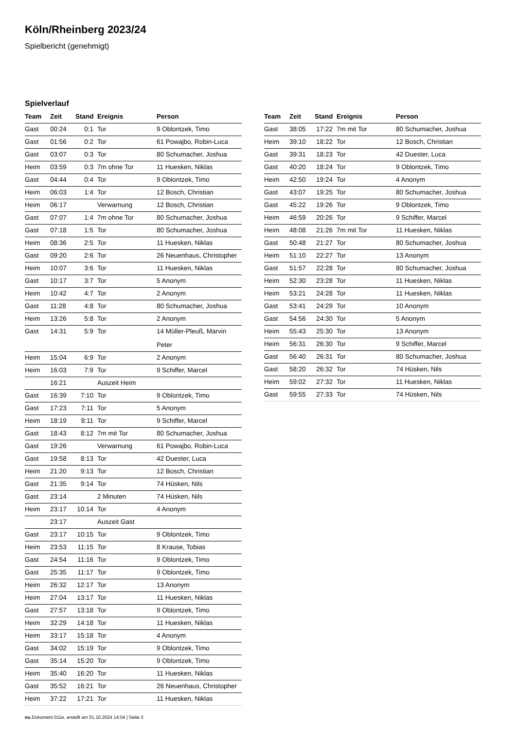Köln/Rheinberg 2023/24
Spielbericht (genehmigt)
Spielverlauf
| Team | Zeit | Stand | Ereignis | Person |
| --- | --- | --- | --- | --- |
| Gast | 00:24 | 0:1 | Tor | 9 Oblontzek, Timo |
| Gast | 01:56 | 0:2 | Tor | 61 Powajbo, Robin-Luca |
| Gast | 03:07 | 0:3 | Tor | 80 Schumacher, Joshua |
| Heim | 03:59 | 0:3 | 7m ohne Tor | 11 Huesken, Niklas |
| Gast | 04:44 | 0:4 | Tor | 9 Oblontzek, Timo |
| Heim | 06:03 | 1:4 | Tor | 12 Bosch, Christian |
| Heim | 06:17 | | Verwarnung | 12 Bosch, Christian |
| Gast | 07:07 | 1:4 | 7m ohne Tor | 80 Schumacher, Joshua |
| Gast | 07:18 | 1:5 | Tor | 80 Schumacher, Joshua |
| Heim | 08:36 | 2:5 | Tor | 11 Huesken, Niklas |
| Gast | 09:20 | 2:6 | Tor | 26 Neuenhaus, Christopher |
| Heim | 10:07 | 3:6 | Tor | 11 Huesken, Niklas |
| Gast | 10:17 | 3:7 | Tor | 5 Anonym |
| Heim | 10:42 | 4:7 | Tor | 2 Anonym |
| Gast | 11:28 | 4:8 | Tor | 80 Schumacher, Joshua |
| Heim | 13:26 | 5:8 | Tor | 2 Anonym |
| Gast | 14:31 | 5:9 | Tor | 14 Müller-Pleuß, Marvin Peter |
| Heim | 15:04 | 6:9 | Tor | 2 Anonym |
| Heim | 16:03 | 7:9 | Tor | 9 Schiffer, Marcel |
| | 16:21 | | Auszeit Heim | |
| Gast | 16:39 | 7:10 | Tor | 9 Oblontzek, Timo |
| Gast | 17:23 | 7:11 | Tor | 5 Anonym |
| Heim | 18:19 | 8:11 | Tor | 9 Schiffer, Marcel |
| Gast | 18:43 | 8:12 | 7m mit Tor | 80 Schumacher, Joshua |
| Gast | 19:26 | | Verwarnung | 61 Powajbo, Robin-Luca |
| Gast | 19:58 | 8:13 | Tor | 42 Duester, Luca |
| Heim | 21:20 | 9:13 | Tor | 12 Bosch, Christian |
| Gast | 21:35 | 9:14 | Tor | 74 Hüsken, Nils |
| Gast | 23:14 | | 2 Minuten | 74 Hüsken, Nils |
| Heim | 23:17 | 10:14 | Tor | 4 Anonym |
| | 23:17 | | Auszeit Gast | |
| Gast | 23:17 | 10:15 | Tor | 9 Oblontzek, Timo |
| Heim | 23:53 | 11:15 | Tor | 8 Krause, Tobias |
| Gast | 24:54 | 11:16 | Tor | 9 Oblontzek, Timo |
| Gast | 25:35 | 11:17 | Tor | 9 Oblontzek, Timo |
| Heim | 26:32 | 12:17 | Tor | 13 Anonym |
| Heim | 27:04 | 13:17 | Tor | 11 Huesken, Niklas |
| Gast | 27:57 | 13:18 | Tor | 9 Oblontzek, Timo |
| Heim | 32:29 | 14:18 | Tor | 11 Huesken, Niklas |
| Heim | 33:17 | 15:18 | Tor | 4 Anonym |
| Gast | 34:02 | 15:19 | Tor | 9 Oblontzek, Timo |
| Gast | 35:14 | 15:20 | Tor | 9 Oblontzek, Timo |
| Heim | 35:40 | 16:20 | Tor | 11 Huesken, Niklas |
| Gast | 35:52 | 16:21 | Tor | 26 Neuenhaus, Christopher |
| Heim | 37:22 | 17:21 | Tor | 11 Huesken, Niklas |
| Team | Zeit | Stand | Ereignis | Person |
| --- | --- | --- | --- | --- |
| Gast | 38:05 | 17:22 | 7m mit Tor | 80 Schumacher, Joshua |
| Heim | 39:10 | 18:22 | Tor | 12 Bosch, Christian |
| Gast | 39:31 | 18:23 | Tor | 42 Duester, Luca |
| Gast | 40:20 | 18:24 | Tor | 9 Oblontzek, Timo |
| Heim | 42:50 | 19:24 | Tor | 4 Anonym |
| Gast | 43:07 | 19:25 | Tor | 80 Schumacher, Joshua |
| Gast | 45:22 | 19:26 | Tor | 9 Oblontzek, Timo |
| Heim | 46:59 | 20:26 | Tor | 9 Schiffer, Marcel |
| Heim | 48:08 | 21:26 | 7m mit Tor | 11 Huesken, Niklas |
| Gast | 50:48 | 21:27 | Tor | 80 Schumacher, Joshua |
| Heim | 51:10 | 22:27 | Tor | 13 Anonym |
| Gast | 51:57 | 22:28 | Tor | 80 Schumacher, Joshua |
| Heim | 52:30 | 23:28 | Tor | 11 Huesken, Niklas |
| Heim | 53:21 | 24:28 | Tor | 11 Huesken, Niklas |
| Gast | 53:41 | 24:29 | Tor | 10 Anonym |
| Gast | 54:56 | 24:30 | Tor | 5 Anonym |
| Heim | 55:43 | 25:30 | Tor | 13 Anonym |
| Heim | 56:31 | 26:30 | Tor | 9 Schiffer, Marcel |
| Gast | 56:40 | 26:31 | Tor | 80 Schumacher, Joshua |
| Gast | 58:20 | 26:32 | Tor | 74 Hüsken, Nils |
| Heim | 59:02 | 27:32 | Tor | 11 Huesken, Niklas |
| Gast | 59:55 | 27:33 | Tor | 74 Hüsken, Nils |
nu.Dokument 011e, erstellt am 01.10.2024 14:04 | Seite 3